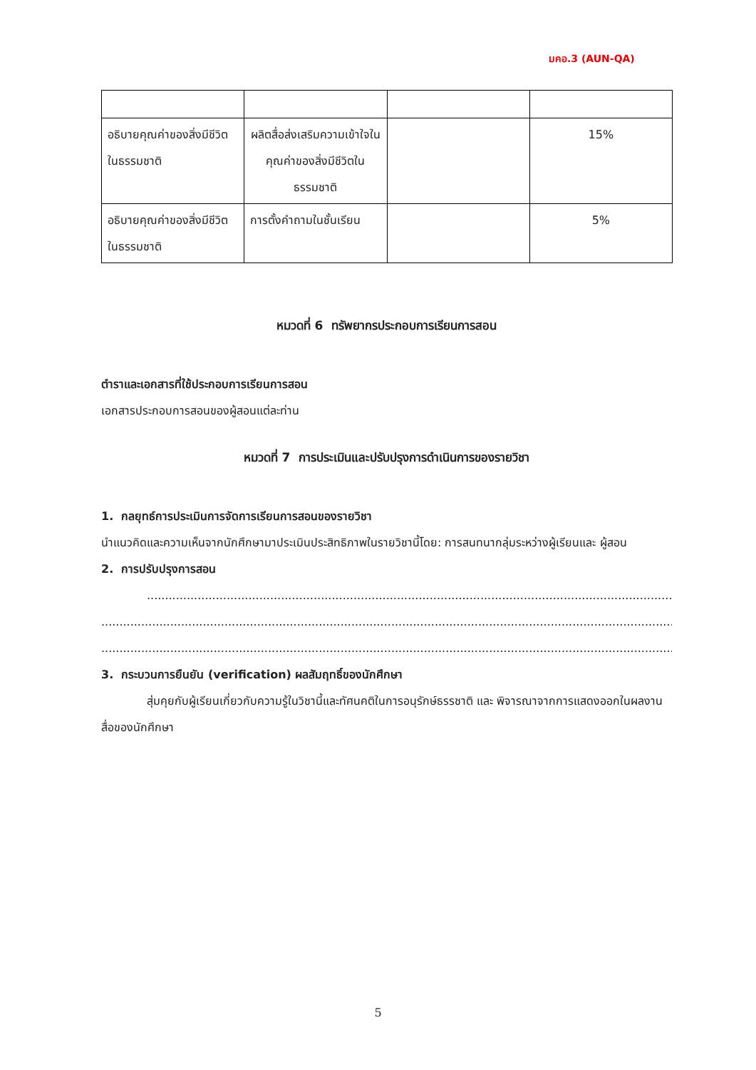มคอ.3 (AUN-QA)
| อธิบายคุณค่าของสิ่งมีชีวิตในธรรมชาติ | ผลิตสื่อส่งเสริมความเข้าใจในคุณค่าของสิ่งมีชีวิตในธรรมชาติ | | 15% |
| อธิบายคุณค่าของสิ่งมีชีวิตในธรรมชาติ | การตั้งคำถามในชั้นเรียน | | 5% |
หมวดที่ 6 ทรัพยากรประกอบการเรียนการสอน
ตำราและเอกสารที่ใช้ประกอบการเรียนการสอน
เอกสารประกอบการสอนของผู้สอนแต่ละท่าน
หมวดที่ 7 การประเมินและปรับปรุงการดำเนินการของรายวิชา
1. กลยุทธ์การประเมินการจัดการเรียนการสอนของรายวิชา
นำแนวคิดและความเห็นจากนักศึกษามาประเมินประสิทธิภาพในรายวิชานี้โดย: การสนทนากลุ่มระหว่างผู้เรียนและ ผู้สอน
2. การปรับปรุงการสอน
....................................................................................................................................................................
..............................................................................................................................................................................
..............................................................................................................................................................................
3. กระบวนการยืนยัน (verification) ผลสัมฤทธิ์ของนักศึกษา
สุ่มคุยกับผู้เรียนเกี่ยวกับความรู้ในวิชานี้และทัศนคติในการอนุรักษ์ธรรชาติ และ พิจารณาจากการแสดงออกในผลงานสื่อของนักศึกษา
5